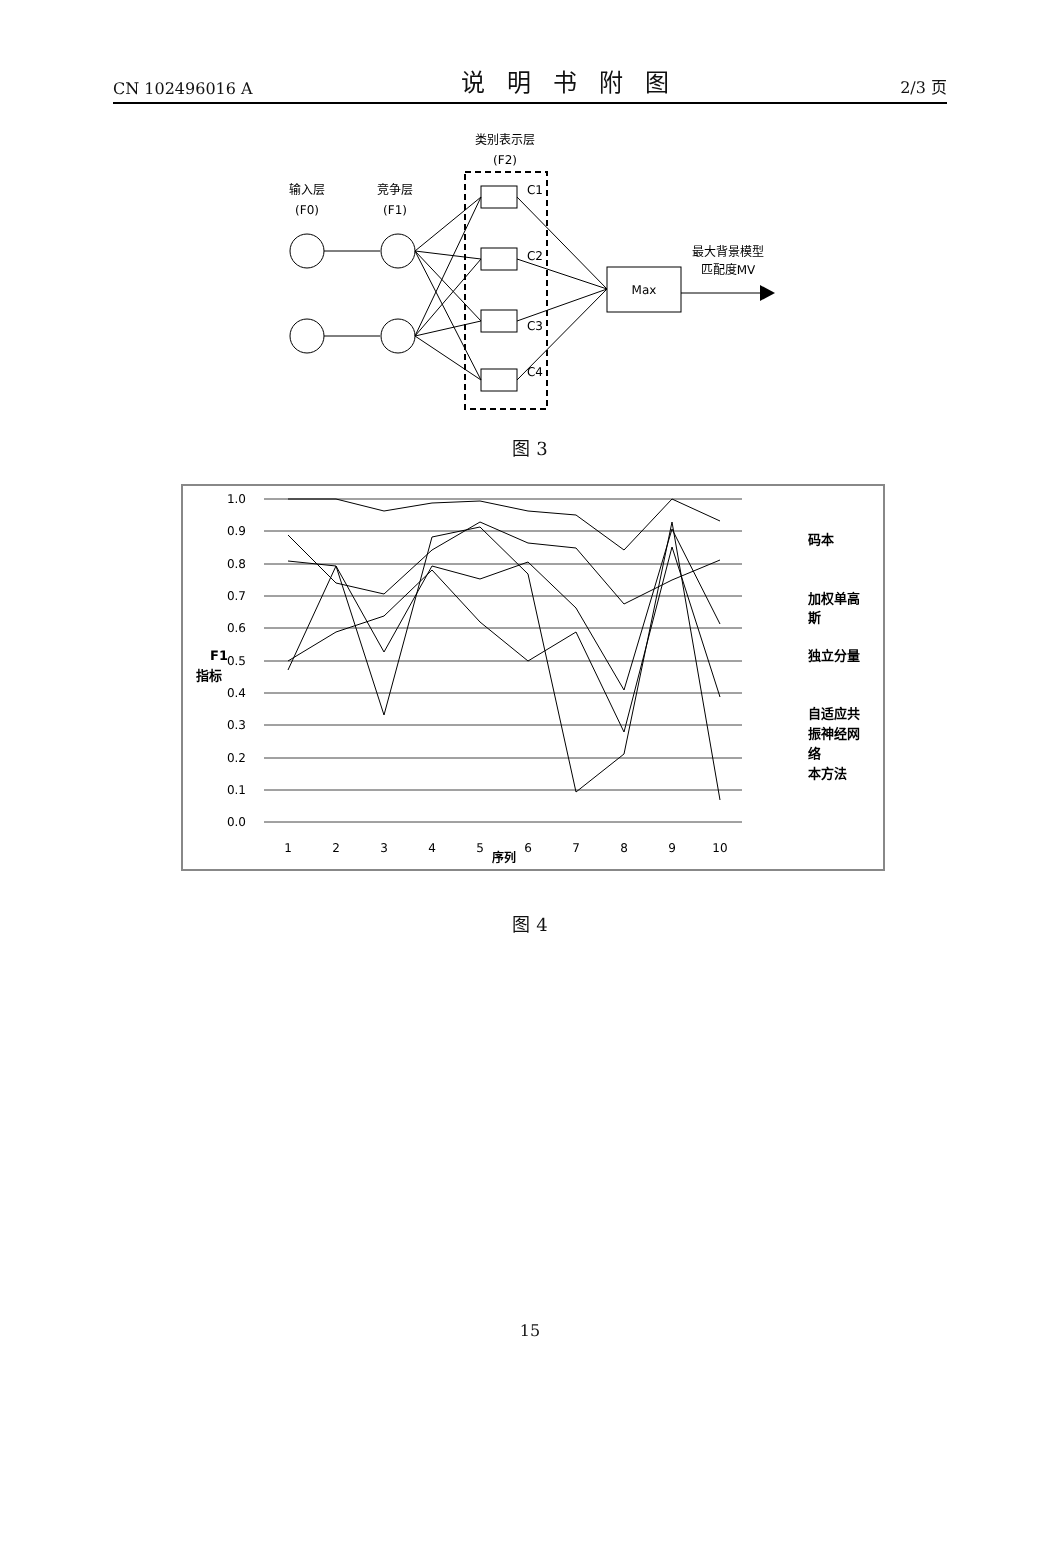CN 102496016 A 说明书附图 2/3 页
类别表示层
(F2)
输入层
(F0)
竞争层
(F1)
C1
C2
C3
C4
Max
最大背景模型
匹配度MV
图 3
1.0
0.9
0.8
0.7
0.6
0.5
0.4
0.3
0.2
0.1
0.0
F1
指标
1
2
3
4
5
6
7
8
9
10
序列
码本
加权单高
斯
独立分量
自适应共
振神经网
络
本方法
图 4
15